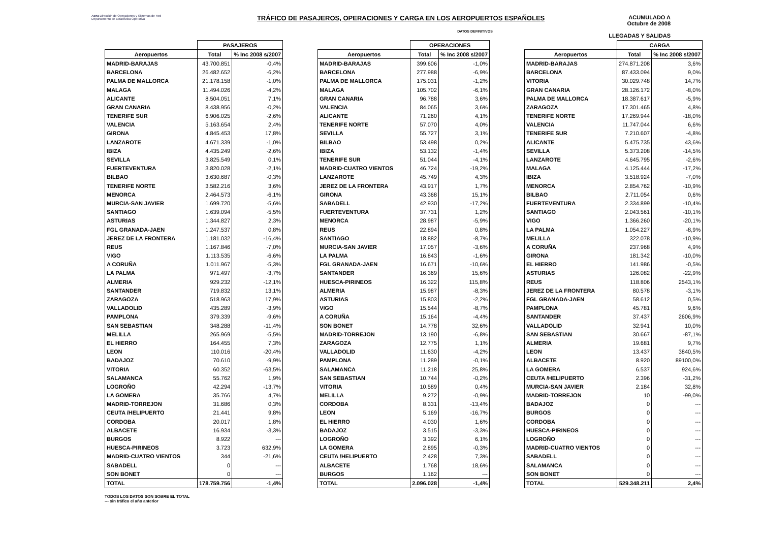Aena Dirección de Operaciones y Sistemas de Red
Departamento de Estadística Operativa
TRÁFICO DE PASAJEROS, OPERACIONES Y CARGA EN LOS AEROPUERTOS ESPAÑOLES
ACUMULADO A
Octubre de 2008
LLEGADAS Y SALIDAS
DATOS DEFINITIVOS
| | PASAJEROS | |
| --- | --- | --- |
| Aeropuertos | Total | % Inc 2008 s/2007 |
| MADRID-BARAJAS | 43.700.851 | -0,4% |
| BARCELONA | 26.482.652 | -6,2% |
| PALMA DE MALLORCA | 21.178.158 | -1,0% |
| MALAGA | 11.494.026 | -4,2% |
| ALICANTE | 8.504.051 | 7,1% |
| GRAN CANARIA | 8.438.956 | -0,2% |
| TENERIFE SUR | 6.906.025 | -2,6% |
| VALENCIA | 5.163.654 | 2,4% |
| GIRONA | 4.845.453 | 17,8% |
| LANZAROTE | 4.671.339 | -1,0% |
| IBIZA | 4.435.249 | -2,6% |
| SEVILLA | 3.825.549 | 0,1% |
| FUERTEVENTURA | 3.820.028 | -2,1% |
| BILBAO | 3.630.687 | -0,3% |
| TENERIFE NORTE | 3.582.216 | 3,6% |
| MENORCA | 2.464.573 | -6,1% |
| MURCIA-SAN JAVIER | 1.699.720 | -5,6% |
| SANTIAGO | 1.639.094 | -5,5% |
| ASTURIAS | 1.344.827 | 2,3% |
| FGL GRANADA-JAEN | 1.247.537 | 0,8% |
| JEREZ DE LA FRONTERA | 1.181.032 | -16,4% |
| REUS | 1.167.846 | -7,0% |
| VIGO | 1.113.535 | -6,6% |
| A CORUÑA | 1.011.967 | -5,3% |
| LA PALMA | 971.497 | -3,7% |
| ALMERIA | 929.232 | -12,1% |
| SANTANDER | 719.832 | 13,1% |
| ZARAGOZA | 518.963 | 17,9% |
| VALLADOLID | 435.289 | -3,9% |
| PAMPLONA | 379.339 | -9,6% |
| SAN SEBASTIAN | 348.288 | -11,4% |
| MELILLA | 265.969 | -5,5% |
| EL HIERRO | 164.455 | 7,3% |
| LEON | 110.016 | -20,4% |
| BADAJOZ | 70.610 | -9,9% |
| VITORIA | 60.352 | -63,5% |
| SALAMANCA | 55.762 | 1,9% |
| LOGROÑO | 42.294 | -13,7% |
| LA GOMERA | 35.766 | 4,7% |
| MADRID-TORREJON | 31.686 | 0,3% |
| CEUTA /HELIPUERTO | 21.441 | 9,8% |
| CORDOBA | 20.017 | 1,8% |
| ALBACETE | 16.934 | -3,3% |
| BURGOS | 8.922 | --- |
| HUESCA-PIRINEOS | 3.723 | 632,9% |
| MADRID-CUATRO VIENTOS | 344 | -21,6% |
| SABADELL | 0 | --- |
| SON BONET | 0 | --- |
| TOTAL | 178.759.756 | -1,4% |
| | OPERACIONES | |
| --- | --- | --- |
| Aeropuertos | Total | % Inc 2008 s/2007 |
| MADRID-BARAJAS | 399.606 | -1,0% |
| BARCELONA | 277.988 | -6,9% |
| PALMA DE MALLORCA | 175.031 | -1,2% |
| MALAGA | 105.702 | -6,1% |
| GRAN CANARIA | 96.788 | 3,6% |
| VALENCIA | 84.065 | 3,6% |
| ALICANTE | 71.260 | 4,1% |
| TENERIFE NORTE | 57.070 | 4,0% |
| SEVILLA | 55.727 | 3,1% |
| BILBAO | 53.498 | 0,2% |
| IBIZA | 53.132 | -1,4% |
| TENERIFE SUR | 51.044 | -4,1% |
| MADRID-CUATRO VIENTOS | 46.724 | -19,2% |
| LANZAROTE | 45.749 | 4,3% |
| JEREZ DE LA FRONTERA | 43.917 | 1,7% |
| GIRONA | 43.368 | 15,1% |
| SABADELL | 42.930 | -17,2% |
| FUERTEVENTURA | 37.731 | 1,2% |
| MENORCA | 28.987 | -5,9% |
| REUS | 22.894 | 0,8% |
| SANTIAGO | 18.882 | -8,7% |
| MURCIA-SAN JAVIER | 17.057 | -3,6% |
| LA PALMA | 16.843 | -1,6% |
| FGL GRANADA-JAEN | 16.671 | -10,6% |
| SANTANDER | 16.369 | 15,6% |
| HUESCA-PIRINEOS | 16.322 | 115,8% |
| ALMERIA | 15.987 | -8,3% |
| ASTURIAS | 15.803 | -2,2% |
| VIGO | 15.544 | -8,7% |
| A CORUÑA | 15.164 | -4,4% |
| SON BONET | 14.778 | 32,6% |
| MADRID-TORREJON | 13.190 | -6,8% |
| ZARAGOZA | 12.775 | 1,1% |
| VALLADOLID | 11.630 | -4,2% |
| PAMPLONA | 11.289 | -0,1% |
| SALAMANCA | 11.218 | 25,8% |
| SAN SEBASTIAN | 10.744 | -0,2% |
| VITORIA | 10.589 | 0,4% |
| MELILLA | 9.272 | -0,9% |
| CORDOBA | 8.331 | -13,4% |
| LEON | 5.169 | -16,7% |
| EL HIERRO | 4.030 | 1,6% |
| BADAJOZ | 3.515 | -3,3% |
| LOGROÑO | 3.392 | 6,1% |
| LA GOMERA | 2.895 | -0,3% |
| CEUTA /HELIPUERTO | 2.428 | 7,3% |
| ALBACETE | 1.768 | 18,6% |
| BURGOS | 1.162 | --- |
| TOTAL | 2.096.028 | -1,4% |
| | CARGA | |
| --- | --- | --- |
| Aeropuertos | Total | % Inc 2008 s/2007 |
| MADRID-BARAJAS | 274.871.208 | 3,6% |
| BARCELONA | 87.433.094 | 9,0% |
| VITORIA | 30.029.748 | 14,7% |
| GRAN CANARIA | 28.126.172 | -8,0% |
| PALMA DE MALLORCA | 18.387.617 | -5,9% |
| ZARAGOZA | 17.301.465 | 4,8% |
| TENERIFE NORTE | 17.269.944 | -18,0% |
| VALENCIA | 11.747.044 | 6,6% |
| TENERIFE SUR | 7.210.607 | -4,8% |
| ALICANTE | 5.475.735 | 43,6% |
| SEVILLA | 5.373.208 | -14,5% |
| LANZAROTE | 4.645.795 | -2,6% |
| MALAGA | 4.125.444 | -17,2% |
| IBIZA | 3.518.924 | -7,0% |
| MENORCA | 2.854.762 | -10,9% |
| BILBAO | 2.711.054 | 0,6% |
| FUERTEVENTURA | 2.334.899 | -10,4% |
| SANTIAGO | 2.043.561 | -10,1% |
| VIGO | 1.366.260 | -20,1% |
| LA PALMA | 1.054.227 | -8,9% |
| MELILLA | 322.078 | -10,9% |
| A CORUÑA | 237.968 | 4,9% |
| GIRONA | 181.342 | -10,0% |
| EL HIERRO | 141.986 | -0,5% |
| ASTURIAS | 126.082 | -22,9% |
| REUS | 118.806 | 2543,1% |
| JEREZ DE LA FRONTERA | 80.578 | -3,1% |
| FGL GRANADA-JAEN | 58.612 | 0,5% |
| PAMPLONA | 45.781 | 9,6% |
| SANTANDER | 37.437 | 2606,9% |
| VALLADOLID | 32.941 | 10,0% |
| SAN SEBASTIAN | 30.667 | -87,1% |
| ALMERIA | 19.681 | 9,7% |
| LEON | 13.437 | 3840,5% |
| ALBACETE | 8.920 | 89100,0% |
| LA GOMERA | 6.537 | 924,6% |
| CEUTA /HELIPUERTO | 2.396 | -31,2% |
| MURCIA-SAN JAVIER | 2.184 | 32,8% |
| MADRID-TORREJON | 10 | -99,0% |
| BADAJOZ | 0 | --- |
| BURGOS | 0 | --- |
| CORDOBA | 0 | --- |
| HUESCA-PIRINEOS | 0 | --- |
| LOGROÑO | 0 | --- |
| MADRID-CUATRO VIENTOS | 0 | --- |
| SABADELL | 0 | --- |
| SALAMANCA | 0 | --- |
| SON BONET | 0 | --- |
| TOTAL | 529.348.211 | 2,4% |
TODOS LOS DATOS SON SOBRE EL TOTAL
--- sin tráfico el año anterior